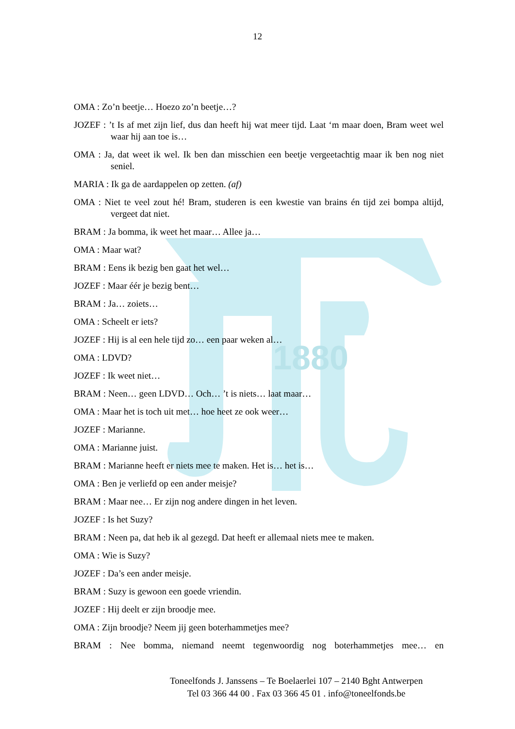1880
12
OMA : Zo’n beetje… Hoezo zo’n beetje…?
JOZEF : ’t Is af met zijn lief, dus dan heeft hij wat meer tijd. Laat ‘m maar doen, Bram weet wel waar hij aan toe is…
OMA : Ja, dat weet ik wel. Ik ben dan misschien een beetje vergeetachtig maar ik ben nog niet seniel.
MARIA : Ik ga de aardappelen op zetten. (af)
OMA : Niet te veel zout hé! Bram, studeren is een kwestie van brains én tijd zei bompa altijd, vergeet dat niet.
BRAM : Ja bomma, ik weet het maar… Allee ja…
OMA : Maar wat?
BRAM : Eens ik bezig ben gaat het wel…
JOZEF : Maar éér je bezig bent…
BRAM : Ja… zoiets…
OMA : Scheelt er iets?
JOZEF : Hij is al een hele tijd zo… een paar weken al…
OMA : LDVD?
JOZEF : Ik weet niet…
BRAM : Neen… geen LDVD… Och… ’t is niets… laat maar…
OMA : Maar het is toch uit met… hoe heet ze ook weer…
JOZEF : Marianne.
OMA : Marianne juist.
BRAM : Marianne heeft er niets mee te maken. Het is… het is…
OMA : Ben je verliefd op een ander meisje?
BRAM : Maar nee… Er zijn nog andere dingen in het leven.
JOZEF : Is het Suzy?
BRAM : Neen pa, dat heb ik al gezegd. Dat heeft er allemaal niets mee te maken.
OMA : Wie is Suzy?
JOZEF : Da’s een ander meisje.
BRAM : Suzy is gewoon een goede vriendin.
JOZEF : Hij deelt er zijn broodje mee.
OMA : Zijn broodje? Neem jij geen boterhammetjes mee?
BRAM : Nee bomma, niemand neemt tegenwoordig nog boterhammetjes mee… en
Toneelfonds J. Janssens – Te Boelaerlei 107 – 2140 Bght Antwerpen
Tel 03 366 44 00 . Fax 03 366 45 01 . info@toneelfonds.be